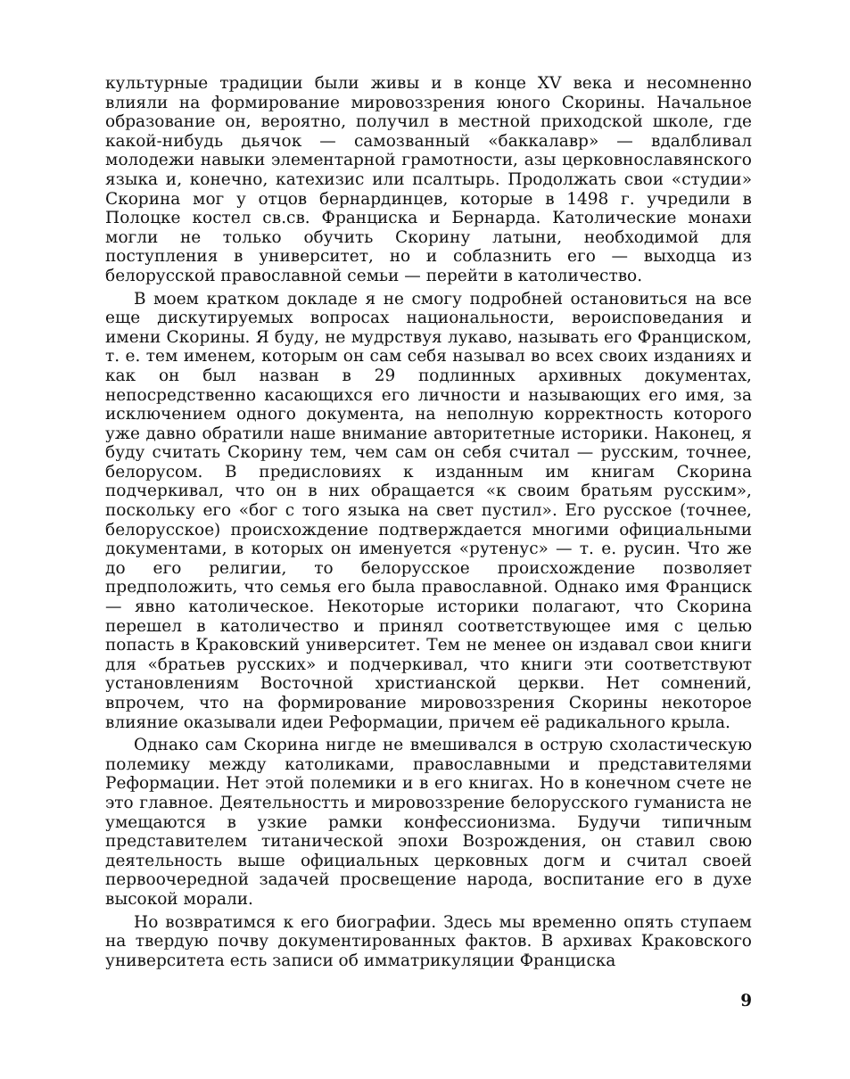культурные традиции были живы и в конце XV века и несомненно влияли на формирование мировоззрения юного Скорины. Начальное образование он, вероятно, получил в местной приходской школе, где какой-нибудь дьячок — самозванный «баккалавр» — вдалбливал молодежи навыки элементарной грамотности, азы церковнославянского языка и, конечно, катехизис или псалтырь. Продолжать свои «студии» Скорина мог у отцов бернардинцев, которые в 1498 г. учредили в Полоцке костел св.св. Франциска и Бернарда. Католические монахи могли не только обучить Скорину латыни, необходимой для поступления в университет, но и соблазнить его — выходца из белорусской православной семьи — перейти в католичество.
В моем кратком докладе я не смогу подробней остановиться на все еще дискутируемых вопросах национальности, вероисповедания и имени Скорины. Я буду, не мудрствуя лукаво, называть его Франциском, т. е. тем именем, которым он сам себя называл во всех своих изданиях и как он был назван в 29 подлинных архивных документах, непосредственно касающихся его личности и называющих его имя, за исключением одного документа, на неполную корректность которого уже давно обратили наше внимание авторитетные историки. Наконец, я буду считать Скорину тем, чем сам он себя считал — русским, точнее, белорусом. В предисловиях к изданным им книгам Скорина подчеркивал, что он в них обращается «к своим братьям русским», поскольку его «бог с того языка на свет пустил». Его русское (точнее, белорусское) происхождение подтверждается многими официальными документами, в которых он именуется «рутенус» — т. е. русин. Что же до его религии, то белорусское происхождение позволяет предположить, что семья его была православной. Однако имя Франциск — явно католическое. Некоторые историки полагают, что Скорина перешел в католичество и принял соответствующее имя с целью попасть в Краковский университет. Тем не менее он издавал свои книги для «братьев русских» и подчеркивал, что книги эти соответствуют установлениям Восточной христианской церкви. Нет сомнений, впрочем, что на формирование мировоззрения Скорины некоторое влияние оказывали идеи Реформации, причем её радикального крыла.
Однако сам Скорина нигде не вмешивался в острую схоластическую полемику между католиками, православными и представителями Реформации. Нет этой полемики и в его книгах. Но в конечном счете не это главное. Деятельностть и мировоззрение белорусского гуманиста не умещаются в узкие рамки конфессионизма. Будучи типичным представителем титанической эпохи Возрождения, он ставил свою деятельность выше официальных церковных догм и считал своей первоочередной задачей просвещение народа, воспитание его в духе высокой морали.
Но возвратимся к его биографии. Здесь мы временно опять ступаем на твердую почву документированных фактов. В архивах Краковского университета есть записи об имматрикуляции Франциска
9